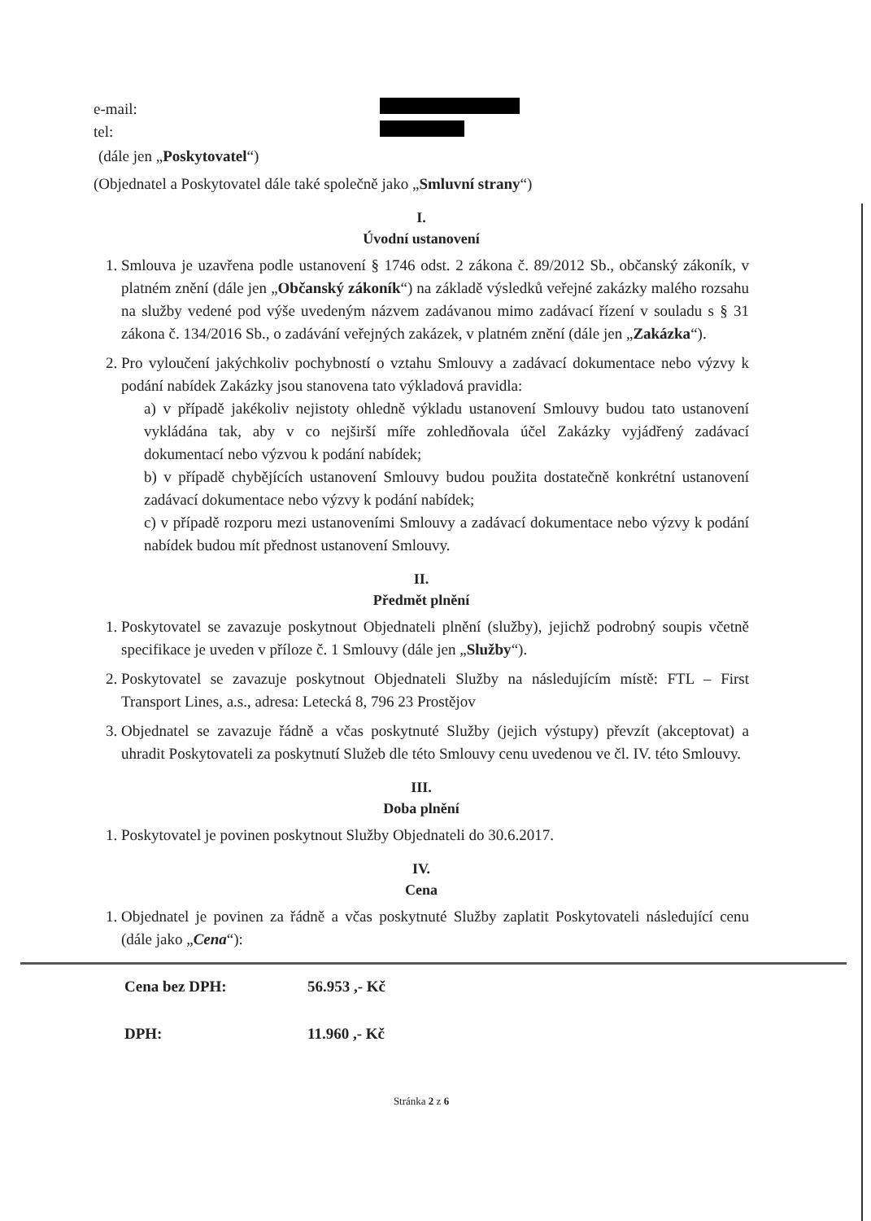e-mail:
tel:
(dále jen „Poskytovatel“)
(Objednatel a Poskytovatel dále také společně jako „Smluvní strany“)
I.
Úvodní ustanovení
1. Smlouva je uzavřena podle ustanovení § 1746 odst. 2 zákona č. 89/2012 Sb., občanský zákoník, v platném znění (dále jen „Občanský zákoník“) na základě výsledků veřejné zakázky malého rozsahu na služby vedené pod výše uvedeným názvem zadávanou mimo zadávací řízení v souladu s § 31 zákona č. 134/2016 Sb., o zadávání veřejných zakázek, v platném znění (dále jen „Zakázka“).
2. Pro vyloučení jakýchkoliv pochybností o vztahu Smlouvy a zadávací dokumentace nebo výzvy k podání nabídek Zakázky jsou stanovena tato výkladová pravidla:
a) v případě jakékoliv nejistoty ohledně výkladu ustanovení Smlouvy budou tato ustanovení vykládána tak, aby v co nejširší míře zohledňovala účel Zakázky vyjádřený zadávací dokumentací nebo výzvou k podání nabídek;
b) v případě chybějících ustanovení Smlouvy budou použita dostatečně konkrétní ustanovení zadávací dokumentace nebo výzvy k podání nabídek;
c) v případě rozporu mezi ustanoveními Smlouvy a zadávací dokumentace nebo výzvy k podání nabídek budou mít přednost ustanovení Smlouvy.
II.
Předmět plnění
1. Poskytovatel se zavazuje poskytnout Objednateli plnění (služby), jejichž podrobný soupis včetně specifikace je uveden v příloze č. 1 Smlouvy (dále jen „Služby“).
2. Poskytovatel se zavazuje poskytnout Objednateli Služby na následujícím místě: FTL – First Transport Lines, a.s., adresa: Letecká 8, 796 23 Prostějov
3. Objednatel se zavazuje řádně a včas poskytnuté Služby (jejich výstupy) převzít (akceptovat) a uhradit Poskytovateli za poskytnutí Služeb dle této Smlouvy cenu uvedenou ve čl. IV. této Smlouvy.
III.
Doba plnění
1. Poskytovatel je povinen poskytnout Služby Objednateli do 30.6.2017.
IV.
Cena
1. Objednatel je povinen za řádně a včas poskytnuté Služby zaplatit Poskytovateli následující cenu (dále jako „Cena“):
Cena bez DPH: 56.953 ,- Kč
DPH: 11.960 ,- Kč
Stránka 2 z 6